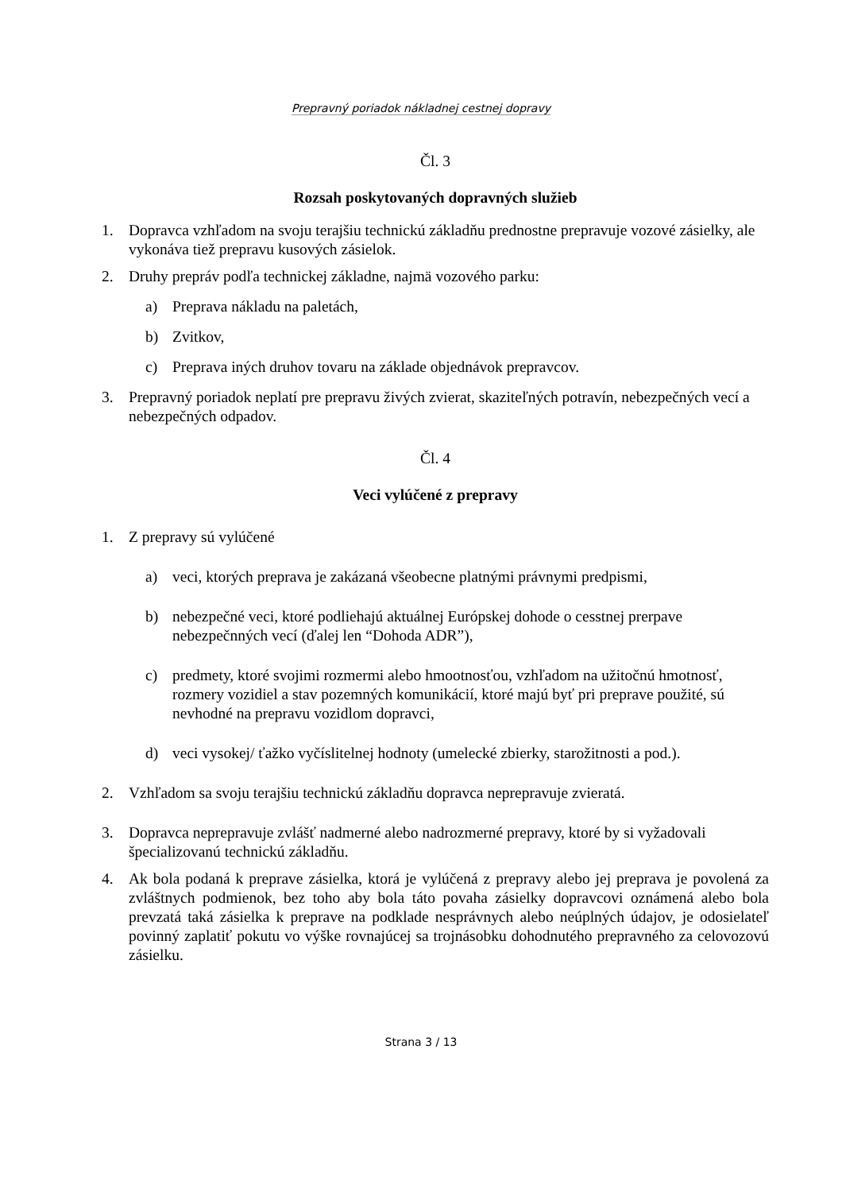Prepravný poriadok nákladnej cestnej dopravy
Čl. 3
Rozsah poskytovaných dopravných služieb
1. Dopravca vzhľadom na svoju terajšiu technickú základňu prednostne prepravuje vozové zásielky, ale vykonáva tiež prepravu kusových zásielok.
2. Druhy prepráv podľa technickej základne, najmä vozového parku:
a) Preprava nákladu na paletách,
b) Zvitkov,
c) Preprava iných druhov tovaru na základe objednávok prepravcov.
3. Prepravný poriadok neplatí pre prepravu živých zvierat, skaziteľných potravín, nebezpečných vecí a nebezpečných odpadov.
Čl. 4
Veci vylúčené z prepravy
1. Z prepravy sú vylúčené
a) veci, ktorých preprava je zakázaná všeobecne platnými právnymi predpismi,
b) nebezpečné veci, ktoré podliehajú aktuálnej Európskej dohode o cesstnej prerpave nebezpečnných vecí (ďalej len “Dohoda ADR”),
c) predmety, ktoré svojimi rozmermi alebo hmootnosťou, vzhľadom na užitočnú hmotnosť, rozmery vozidiel a stav pozemných komunikácií, ktoré majú byť pri preprave použité, sú nevhodné na prepravu vozidlom dopravci,
d) veci vysokej/ ťažko vyčíslitelnej hodnoty (umelecké zbierky, starožitnosti a pod.).
2. Vzhľadom sa svoju terajšiu technickú základňu dopravca neprepravuje zvieratá.
3. Dopravca neprepravuje zvlášť nadmerné alebo nadrozmerné prepravy, ktoré by si vyžadovali špecializovanú technickú základňu.
4. Ak bola podaná k preprave zásielka, ktorá je vylúčená z prepravy alebo jej preprava je povolená za zvláštnych podmienok, bez toho aby bola táto povaha zásielky dopravcovi oznámená alebo bola prevzatá taká zásielka k preprave na podklade nesprávnych alebo neúplných údajov, je odosielateľ povinný zaplatiť pokutu vo výške rovnajúcej sa trojnásobku dohodnutého prepravného za celovozovú zásielku.
Strana 3 / 13